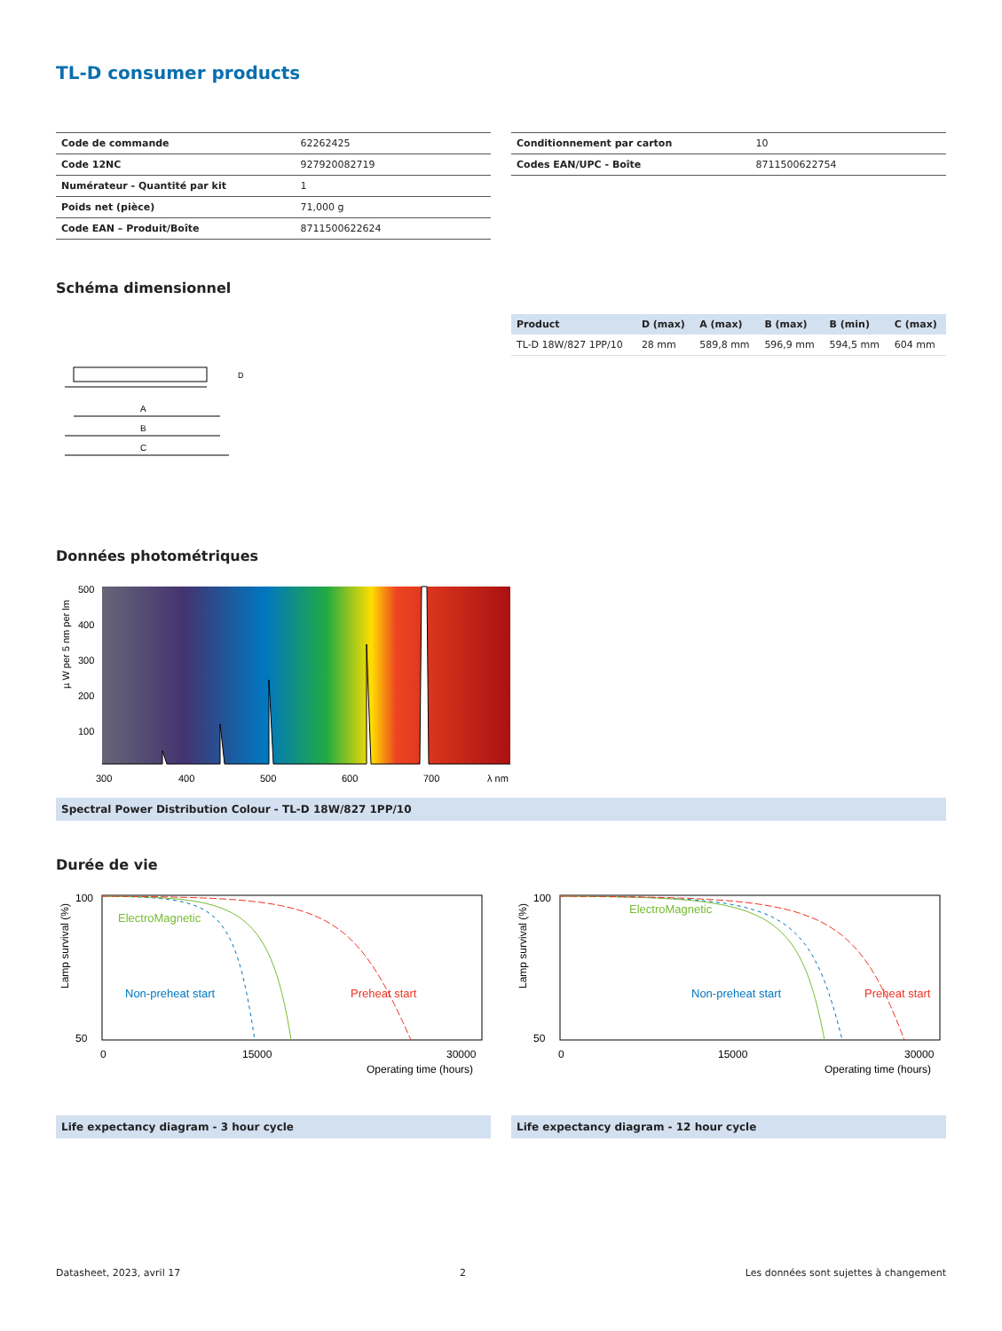TL-D consumer products
| Code de commande | 62262425 |
| Code 12NC | 927920082719 |
| Numérateur - Quantité par kit | 1 |
| Poids net (pièce) | 71,000 g |
| Code EAN – Produit/Boîte | 8711500622624 |
| Conditionnement par carton | 10 |
| Codes EAN/UPC - Boîte | 8711500622754 |
Schéma dimensionnel
A
B
C
D
| Product | D (max) | A (max) | B (max) | B (min) | C (max) |
| --- | --- | --- | --- | --- | --- |
| TL-D 18W/827 1PP/10 | 28 mm | 589,8 mm | 596,9 mm | 594,5 mm | 604 mm |
Données photométriques
µ W per 5 nm per lm
500
400
300
200
100
300
400
500
600
700
λ nm
Spectral Power Distribution Colour - TL-D 18W/827 1PP/10
Durée de vie
Lamp survival (%)
ElectroMagnetic
Non-preheat start
Preheat start
100
50
0
15000
30000
Operating time (hours)
Lamp survival (%)
ElectroMagnetic
Non-preheat start
Preheat start
100
50
0
15000
30000
Operating time (hours)
Life expectancy diagram - 3 hour cycle
Life expectancy diagram - 12 hour cycle
Datasheet, 2023, avril 17 2 Les données sont sujettes à changement